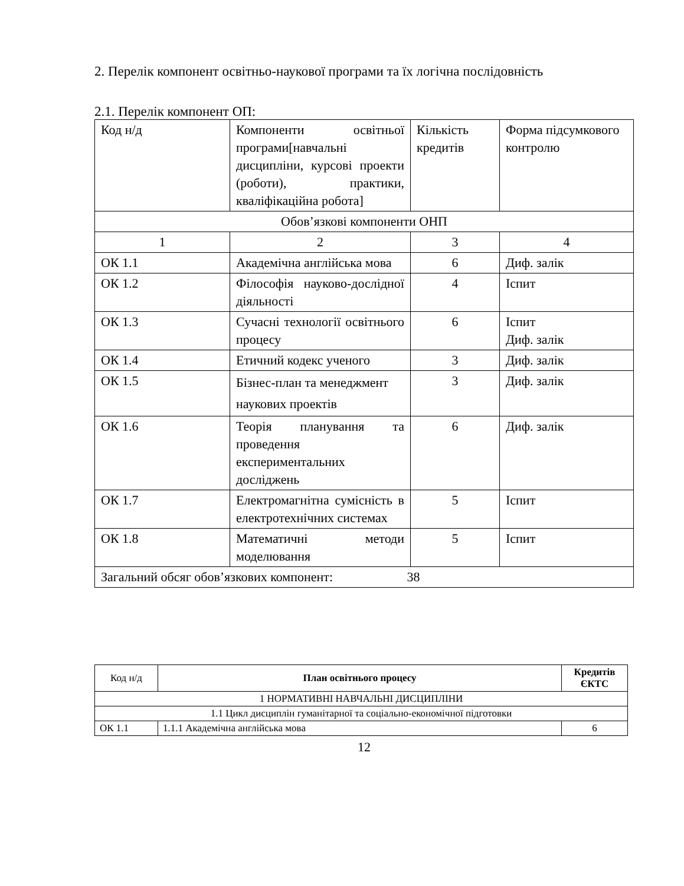2. Перелік компонент освітньо-наукової програми та їх логічна послідовність
2.1. Перелік компонент ОП:
| Код н/д | Компоненти освітньої програми[навчальні дисципліни, курсові проекти (роботи), практики, кваліфікаційна робота] | Кількість кредитів | Форма підсумкового контролю |
| Обов’язкові компоненти ОНП | | | |
| 1 | 2 | 3 | 4 |
| ОК 1.1 | Академічна англійська мова | 6 | Диф. залік |
| ОК 1.2 | Філософія науково-дослідної діяльності | 4 | Іспит |
| ОК 1.3 | Сучасні технології освітнього процесу | 6 | Іспит Диф. залік |
| ОК 1.4 | Етичний кодекс ученого | 3 | Диф. залік |
| ОК 1.5 | Бізнес-план та менеджмент наукових проектів | 3 | Диф. залік |
| ОК 1.6 | Теорія планування та проведення експериментальних досліджень | 6 | Диф. залік |
| ОК 1.7 | Електромагнітна сумісність в електротехнічних системах | 5 | Іспит |
| ОК 1.8 | Математичні методи моделювання | 5 | Іспит |
| Загальний обсяг обов’язкових компонент: 38 | | | |
| Код н/д | План освітнього процесу | Кредитів ЄКТС |
| 1 НОРМАТИВНІ НАВЧАЛЬНІ ДИСЦИПЛІНИ | | |
| 1.1 Цикл дисциплін гуманітарної та соціально-економічної підготовки | | |
| ОК 1.1 | 1.1.1 Академічна англійська мова | 6 |
12